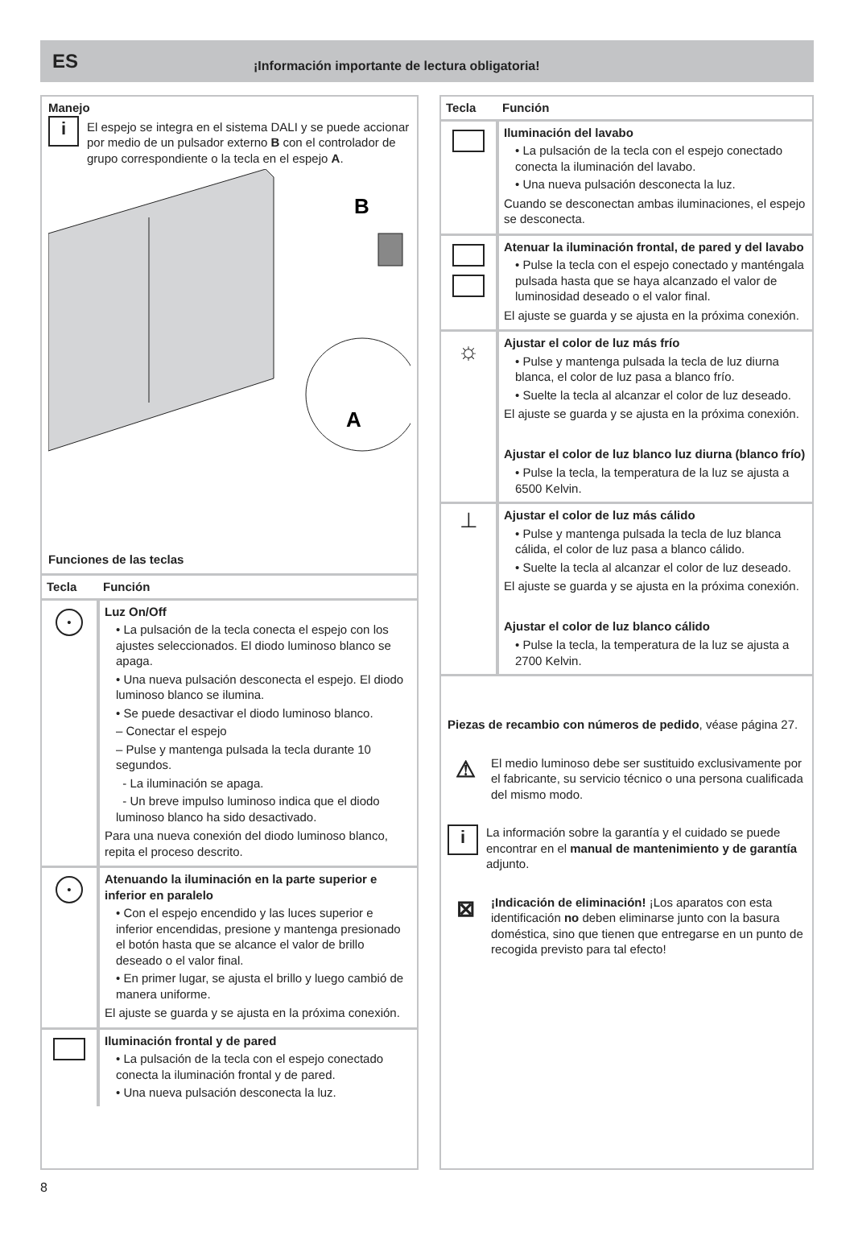ES
¡Información importante de lectura obligatoria!
Manejo
i
El espejo se integra en el sistema DALI y se puede accionar por medio de un pulsador externo B con el controlador de grupo correspondiente o la tecla en el espejo A.
B
A
Funciones de las teclas
| Tecla | Función |
| --- | --- |
| • | Luz On/Off • La pulsación de la tecla conecta el espejo con los ajustes seleccionados. El diodo luminoso blanco se apaga. • Una nueva pulsación desconecta el espejo. El diodo luminoso blanco se ilumina. • Se puede desactivar el diodo luminoso blanco. – Conectar el espejo – Pulse y mantenga pulsada la tecla durante 10 segundos. - La iluminación se apaga. - Un breve impulso luminoso indica que el diodo luminoso blanco ha sido desactivado. Para una nueva conexión del diodo luminoso blanco, repita el proceso descrito. |
| • | Atenuando la iluminación en la parte superior e inferior en paralelo • Con el espejo encendido y las luces superior e inferior encendidas, presione y mantenga presionado el botón hasta que se alcance el valor de brillo deseado o el valor final. • En primer lugar, se ajusta el brillo y luego cambió de manera uniforme. El ajuste se guarda y se ajusta en la próxima conexión. |
| | Iluminación frontal y de pared • La pulsación de la tecla con el espejo conectado conecta la iluminación frontal y de pared. • Una nueva pulsación desconecta la luz. |
| Tecla | Función |
| --- | --- |
| | Iluminación del lavabo • La pulsación de la tecla con el espejo conectado conecta la iluminación del lavabo. • Una nueva pulsación desconecta la luz. Cuando se desconectan ambas iluminaciones, el espejo se desconecta. |
| | Atenuar la iluminación frontal, de pared y del lavabo • Pulse la tecla con el espejo conectado y manténgala pulsada hasta que se haya alcanzado el valor de luminosidad deseado o el valor final. El ajuste se guarda y se ajusta en la próxima conexión. |
| ☼ | Ajustar el color de luz más frío • Pulse y mantenga pulsada la tecla de luz diurna blanca, el color de luz pasa a blanco frío. • Suelte la tecla al alcanzar el color de luz deseado. El ajuste se guarda y se ajusta en la próxima conexión. Ajustar el color de luz blanco luz diurna (blanco frío) • Pulse la tecla, la temperatura de la luz se ajusta a 6500 Kelvin. |
| ⊥ | Ajustar el color de luz más cálido • Pulse y mantenga pulsada la tecla de luz blanca cálida, el color de luz pasa a blanco cálido. • Suelte la tecla al alcanzar el color de luz deseado. El ajuste se guarda y se ajusta en la próxima conexión. Ajustar el color de luz blanco cálido • Pulse la tecla, la temperatura de la luz se ajusta a 2700 Kelvin. |
Piezas de recambio con números de pedido, véase página 27.
⚠
El medio luminoso debe ser sustituido exclusivamente por el fabricante, su servicio técnico o una persona cualificada del mismo modo.
i
La información sobre la garantía y el cuidado se puede encontrar en el manual de mantenimiento y de garantía adjunto.
⊠
¡Indicación de eliminación! ¡Los aparatos con esta identificación no deben eliminarse junto con la basura doméstica, sino que tienen que entregarse en un punto de recogida previsto para tal efecto!
8